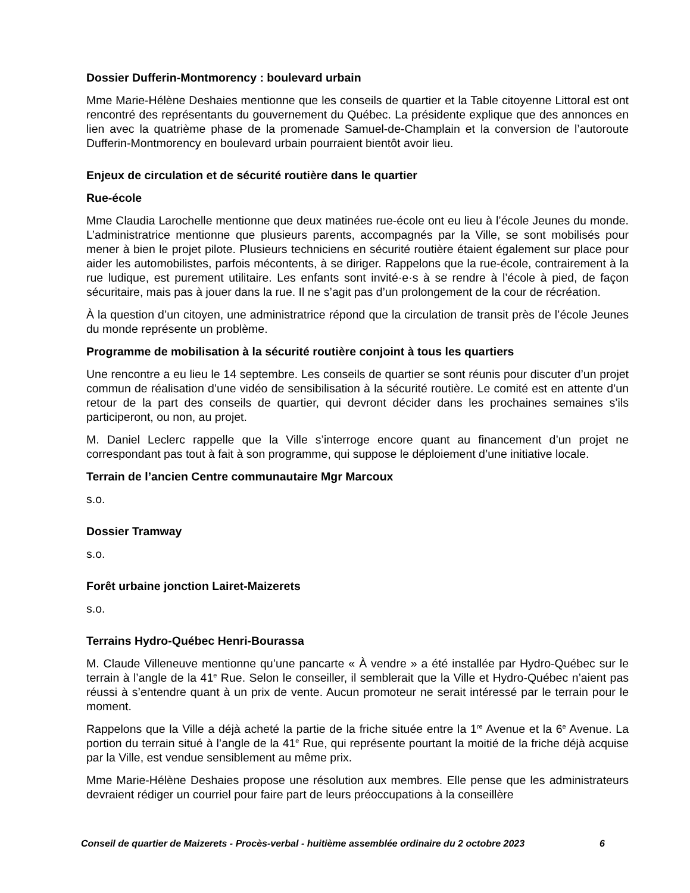Dossier Dufferin-Montmorency : boulevard urbain
Mme Marie-Hélène Deshaies mentionne que les conseils de quartier et la Table citoyenne Littoral est ont rencontré des représentants du gouvernement du Québec. La présidente explique que des annonces en lien avec la quatrième phase de la promenade Samuel-de-Champlain et la conversion de l’autoroute Dufferin-Montmorency en boulevard urbain pourraient bientôt avoir lieu.
Enjeux de circulation et de sécurité routière dans le quartier
Rue-école
Mme Claudia Larochelle mentionne que deux matinées rue-école ont eu lieu à l’école Jeunes du monde. L’administratrice mentionne que plusieurs parents, accompagnés par la Ville, se sont mobilisés pour mener à bien le projet pilote. Plusieurs techniciens en sécurité routière étaient également sur place pour aider les automobilistes, parfois mécontents, à se diriger. Rappelons que la rue-école, contrairement à la rue ludique, est purement utilitaire. Les enfants sont invité·e·s à se rendre à l’école à pied, de façon sécuritaire, mais pas à jouer dans la rue. Il ne s’agit pas d’un prolongement de la cour de récréation.
À la question d’un citoyen, une administratrice répond que la circulation de transit près de l’école Jeunes du monde représente un problème.
Programme de mobilisation à la sécurité routière conjoint à tous les quartiers
Une rencontre a eu lieu le 14 septembre. Les conseils de quartier se sont réunis pour discuter d’un projet commun de réalisation d’une vidéo de sensibilisation à la sécurité routière. Le comité est en attente d’un retour de la part des conseils de quartier, qui devront décider dans les prochaines semaines s’ils participeront, ou non, au projet.
M. Daniel Leclerc rappelle que la Ville s’interroge encore quant au financement d’un projet ne correspondant pas tout à fait à son programme, qui suppose le déploiement d’une initiative locale.
Terrain de l’ancien Centre communautaire Mgr Marcoux
s.o.
Dossier Tramway
s.o.
Forêt urbaine jonction Lairet-Maizerets
s.o.
Terrains Hydro-Québec Henri-Bourassa
M. Claude Villeneuve mentionne qu’une pancarte « À vendre » a été installée par Hydro-Québec sur le terrain à l’angle de la 41<sup>e</sup> Rue. Selon le conseiller, il semblerait que la Ville et Hydro-Québec n’aient pas réussi à s’entendre quant à un prix de vente. Aucun promoteur ne serait intéressé par le terrain pour le moment.
Rappelons que la Ville a déjà acheté la partie de la friche située entre la 1<sup>re</sup> Avenue et la 6<sup>e</sup> Avenue. La portion du terrain situé à l’angle de la 41<sup>e</sup> Rue, qui représente pourtant la moitié de la friche déjà acquise par la Ville, est vendue sensiblement au même prix.
Mme Marie-Hélène Deshaies propose une résolution aux membres. Elle pense que les administrateurs devraient rédiger un courriel pour faire part de leurs préoccupations à la conseillère
Conseil de quartier de Maizerets - Procès-verbal - huitième assemblée ordinaire du 2 octobre 2023 6